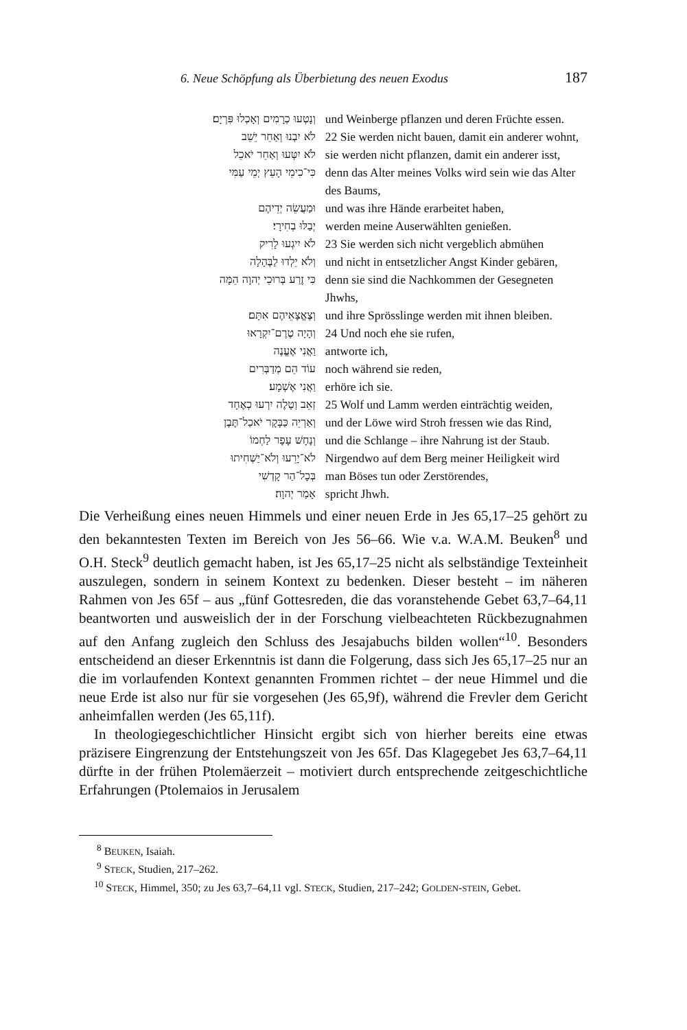6. Neue Schöpfung als Überbietung des neuen Exodus 187
| וְנָטְעוּ כְרָמִים וְאָכְלוּ פִּרְיָם׃ | und Weinberge pflanzen und deren Früchte essen. |
| לֹא יִבְנוּ וְאַחֵר יֵשֵׁב | 22 Sie werden nicht bauen, damit ein anderer wohnt, |
| לֹא יִטְּעוּ וְאַחֵר יֹאכֵל | sie werden nicht pflanzen, damit ein anderer isst, |
| כִּי־כִימֵי הָעֵץ יְמֵי עַמִּי | denn das Alter meines Volks wird sein wie das Alter des Baums, |
| וּמַעֲשֵׂה יְדֵיהֶם | und was ihre Hände erarbeitet haben, |
| יְבַלּוּ בְחִירָי׃ | werden meine Auserwählten genießen. |
| לֹא יִיגְעוּ לָרִיק | 23 Sie werden sich nicht vergeblich abmühen |
| וְלֹא יֵלְדוּ לַבֶּהָלָה | und nicht in entsetzlicher Angst Kinder gebären, |
| כִּי זֶרַע בְּרוּכֵי יְהוָה הֵמָּה | denn sie sind die Nachkommen der Gesegneten Jhwhs, |
| וְצֶאֱצָאֵיהֶם אִתָּם׃ | und ihre Sprösslinge werden mit ihnen bleiben. |
| וְהָיָה טֶרֶם־יִקְרָאוּ | 24 Und noch ehe sie rufen, |
| וַאֲנִי אֶעֱנֶה | antworte ich, |
| עוֹד הֵם מְדַבְּרִים | noch während sie reden, |
| וַאֲנִי אֶשְׁמָע׃ | erhöre ich sie. |
| זְאֵב וְטָלֶה יִרְעוּ כְאֶחָד | 25 Wolf und Lamm werden einträchtig weiden, |
| וְאַרְיֵה כַּבָּקָר יֹאכַל־תֶּבֶן | und der Löwe wird Stroh fressen wie das Rind, |
| וְנָחָשׁ עָפָר לַחְמוֹ | und die Schlange – ihre Nahrung ist der Staub. |
| לֹא־יָרֵעוּ וְלֹא־יַשְׁחִיתוּ | Nirgendwo auf dem Berg meiner Heiligkeit wird |
| בְּכָל־הַר קָדְשִׁי | man Böses tun oder Zerstörendes, |
| אָמַר יְהוָה׃ | spricht Jhwh. |
Die Verheißung eines neuen Himmels und einer neuen Erde in Jes 65,17–25 gehört zu den bekanntesten Texten im Bereich von Jes 56–66. Wie v.a. W.A.M. Beuken<sup>8</sup> und O.H. Steck<sup>9</sup> deutlich gemacht haben, ist Jes 65,17–25 nicht als selbständige Texteinheit auszulegen, sondern in seinem Kontext zu bedenken. Dieser besteht – im näheren Rahmen von Jes 65f – aus „fünf Gottesreden, die das voranstehende Gebet 63,7–64,11 beantworten und ausweislich der in der Forschung vielbeachteten Rückbezugnahmen auf den Anfang zugleich den Schluss des Jesajabuchs bilden wollen“<sup>10</sup>. Besonders entscheidend an dieser Erkenntnis ist dann die Folgerung, dass sich Jes 65,17–25 nur an die im vorlaufenden Kontext genannten Frommen richtet – der neue Himmel und die neue Erde ist also nur für sie vorgesehen (Jes 65,9f), während die Frevler dem Gericht anheimfallen werden (Jes 65,11f).
In theologiegeschichtlicher Hinsicht ergibt sich von hierher bereits eine etwas präzisere Eingrenzung der Entstehungszeit von Jes 65f. Das Klagegebet Jes 63,7–64,11 dürfte in der frühen Ptolemäerzeit – motiviert durch entsprechende zeitgeschichtliche Erfahrungen (Ptolemaios in Jerusalem
<sup>8</sup> BEUKEN, Isaiah.
<sup>9</sup> STECK, Studien, 217–262.
<sup>10</sup> STECK, Himmel, 350; zu Jes 63,7–64,11 vgl. STECK, Studien, 217–242; GOLDEN-STEIN, Gebet.